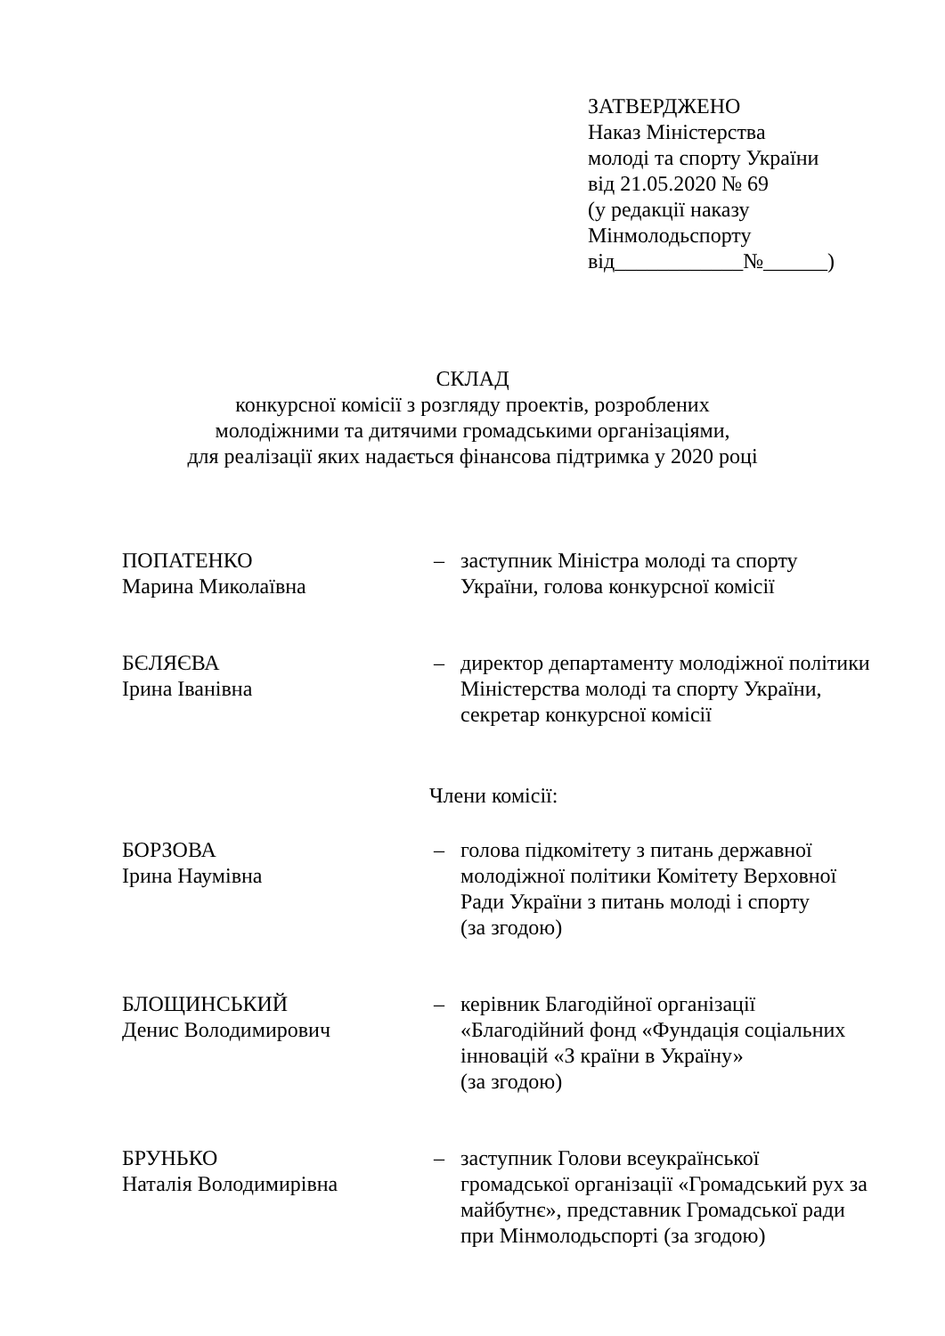ЗАТВЕРДЖЕНО
Наказ Міністерства
молоді та спорту України
від 21.05.2020 № 69
(у редакції наказу
Мінмолодьспорту
від____________№______)
СКЛАД
конкурсної комісії з розгляду проектів, розроблених
молодіжними та дитячими громадськими організаціями,
для реалізації яких надається фінансова підтримка у 2020 році
ПОПАТЕНКО
Марина Миколаївна
– заступник Міністра молоді та спорту України, голова конкурсної комісії
БЄЛЯЄВА
Ірина Іванівна
– директор департаменту молодіжної політики Міністерства молоді та спорту України, секретар конкурсної комісії
Члени комісії:
БОРЗОВА
Ірина Наумівна
– голова підкомітету з питань державної молодіжної політики Комітету Верховної Ради України з питань молоді і спорту
(за згодою)
БЛОЩИНСЬКИЙ
Денис Володимирович
– керівник Благодійної організації «Благодійний фонд «Фундація соціальних інновацій «З країни в Україну»
(за згодою)
БРУНЬКО
Наталія Володимирівна
– заступник Голови всеукраїнської громадської організації «Громадський рух за майбутнє», представник Громадської ради при Мінмолодьспорті (за згодою)